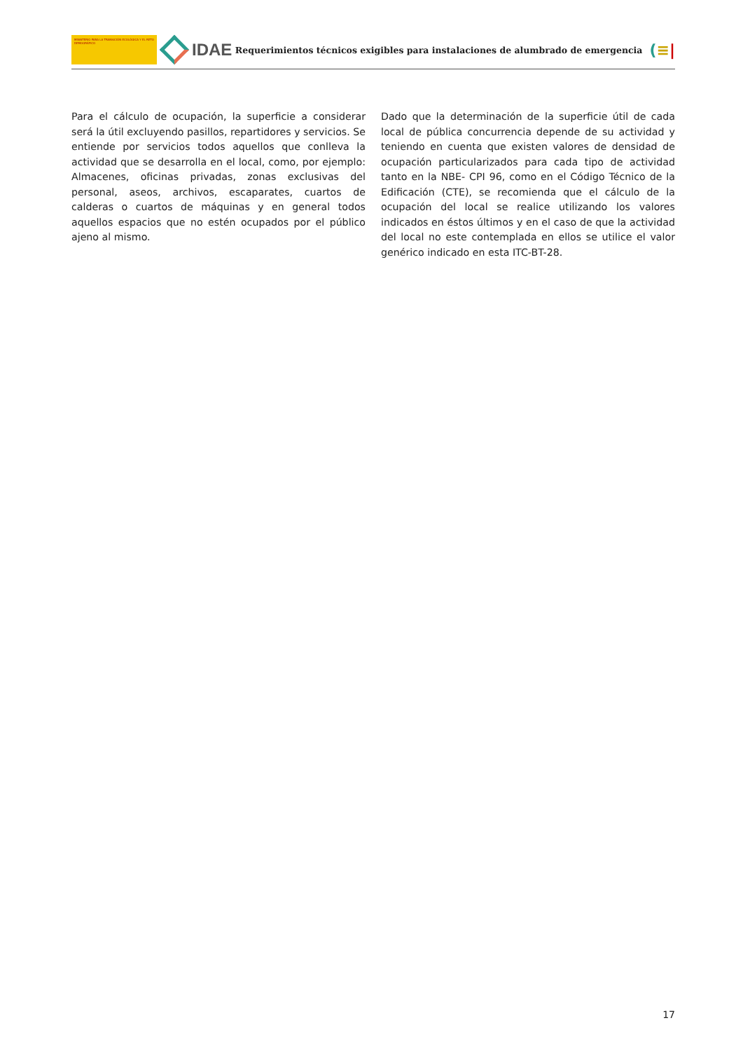MINISTERIO PARA LA TRANSICIÓN ECOLÓGICA Y EL RETO DEMOGRÁFICO
IDAE
Requerimientos técnicos exigibles para instalaciones de alumbrado de emergencia
(≡|
Para el cálculo de ocupación, la superficie a considerar será la útil excluyendo pasillos, repartidores y servicios. Se entiende por servicios todos aquellos que conlleva la actividad que se desarrolla en el local, como, por ejemplo: Almacenes, oficinas privadas, zonas exclusivas del personal, aseos, archivos, escaparates, cuartos de calderas o cuartos de máquinas y en general todos aquellos espacios que no estén ocupados por el público ajeno al mismo.
Dado que la determinación de la superficie útil de cada local de pública concurrencia depende de su actividad y teniendo en cuenta que existen valores de densidad de ocupación particularizados para cada tipo de actividad tanto en la NBE- CPI 96, como en el Código Técnico de la Edificación (CTE), se recomienda que el cálculo de la ocupación del local se realice utilizando los valores indicados en éstos últimos y en el caso de que la actividad del local no este contemplada en ellos se utilice el valor genérico indicado en esta ITC-BT-28.
17